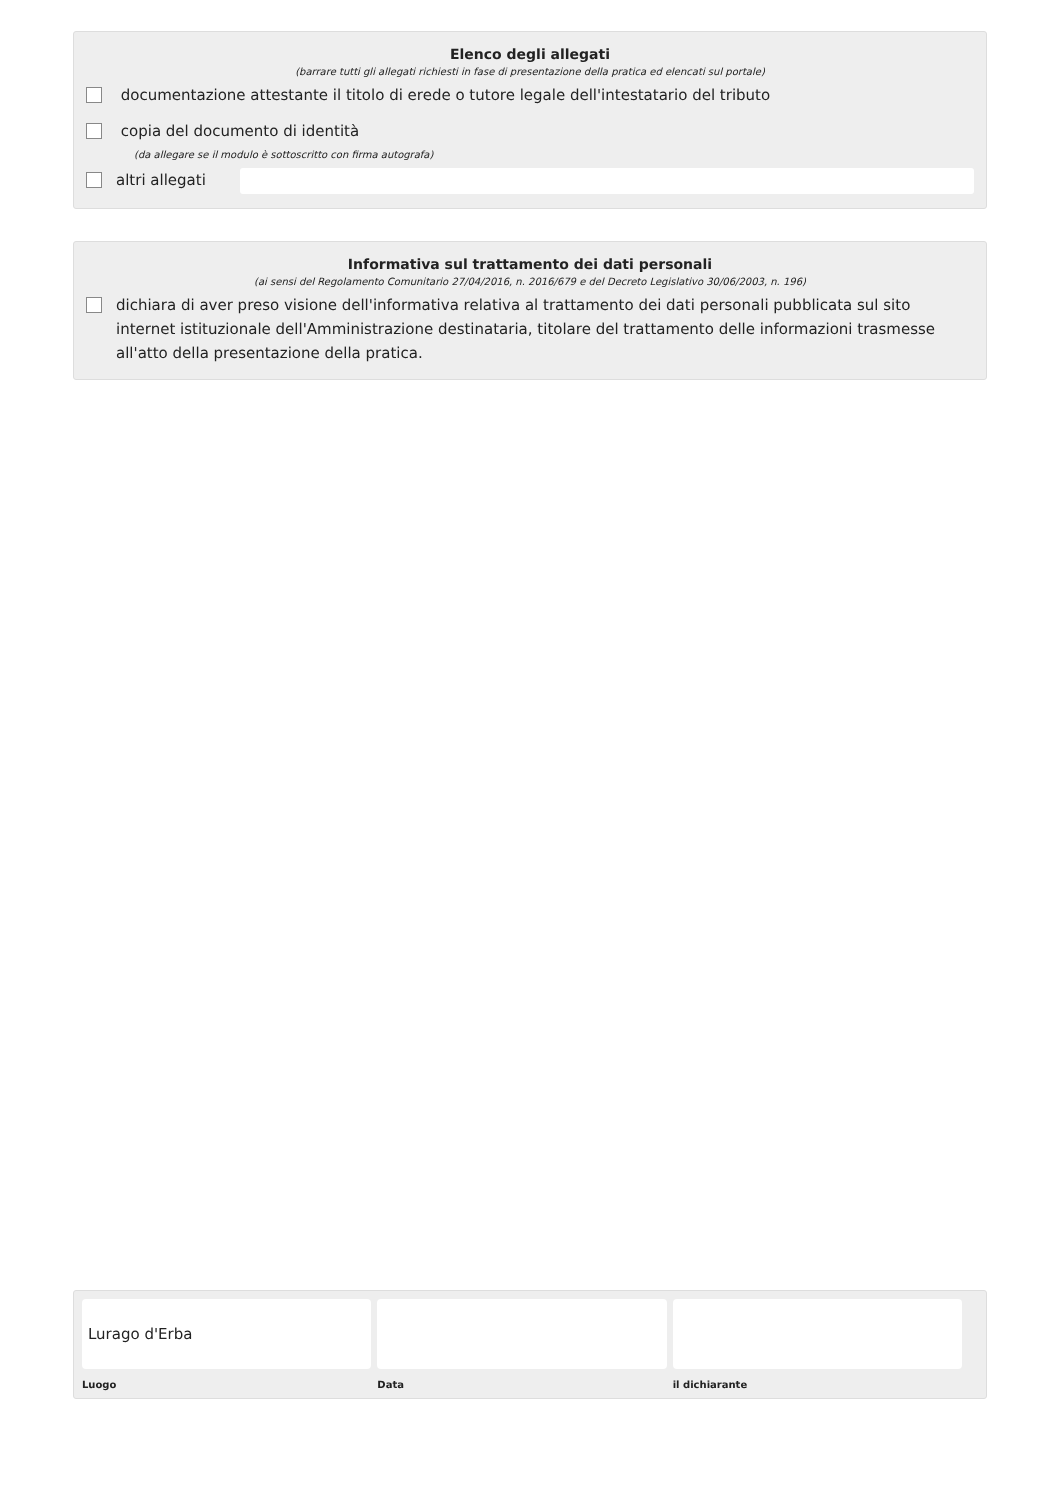Elenco degli allegati
(barrare tutti gli allegati richiesti in fase di presentazione della pratica ed elencati sul portale)
documentazione attestante il titolo di erede o tutore legale dell'intestatario del tributo
copia del documento di identità
(da allegare se il modulo è sottoscritto con firma autografa)
altri allegati
Informativa sul trattamento dei dati personali
(ai sensi del Regolamento Comunitario 27/04/2016, n. 2016/679 e del Decreto Legislativo 30/06/2003, n. 196)
dichiara di aver preso visione dell'informativa relativa al trattamento dei dati personali pubblicata sul sito internet istituzionale dell'Amministrazione destinataria, titolare del trattamento delle informazioni trasmesse all'atto della presentazione della pratica.
Lurago d'Erba
Luogo
Data il dichiarante